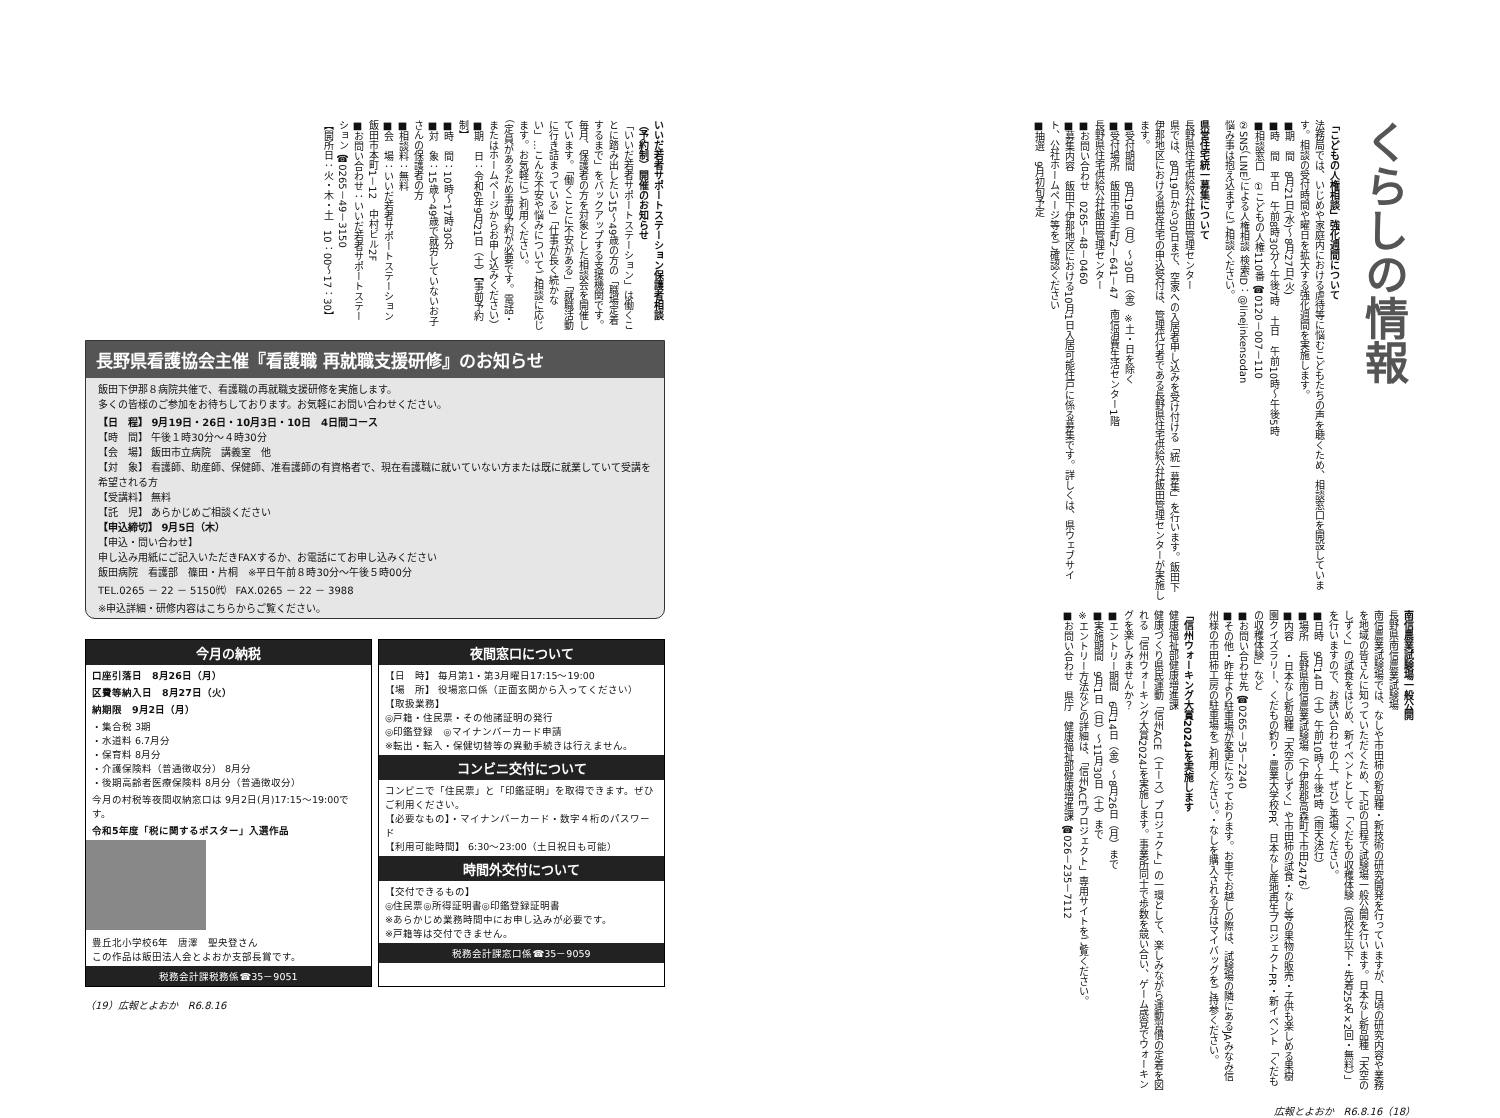いいだ若者サポートステーション保護者相談（予約制）開催のお知らせ
「いいだ若者サポートステーション」は働くことに踏み出したい15～49歳の方の「職場定着するまで」をバックアップする支援機関です。
毎月、保護者の方を対象とした相談会を開催しています。「働くことに不安がある」「就職活動に行き詰まっている」「仕事が長く続かない」…こんな不安や悩みについてご相談に応じます。お気軽にご利用ください。
（定員があるため事前予約が必要です。電話・またはホームページからお申し込みください）
■期　日：令和6年9月21日（土）【事前予約制】
■時　間：10時～17時30分
■対　象：15歳～49歳で就労していないお子さんの保護者の方
■相談料：無料
■会　場：いいだ若者サポートステーション 飯田市本町1－12　中村ビル2F
■お問い合わせ：いいだ若者サポートステーション ☎0265－49－3150
【開所日：火・木・土　10：00～17：30】
長野県看護協会主催『看護職 再就職支援研修』のお知らせ
飯田下伊那８病院共催で、看護職の再就職支援研修を実施します。
多くの皆様のご参加をお待ちしております。お気軽にお問い合わせください。
【日　程】 9月19日・26日・10月3日・10日　4日間コース
【時　間】 午後１時30分～４時30分
【会　場】 飯田市立病院　講義室　他
【対　象】 看護師、助産師、保健師、准看護師の有資格者で、現在看護職に就いていない方または既に就業していて受講を希望される方
【受講料】 無料
【託　児】 あらかじめご相談ください
【申込締切】 9月5日（木）
【申込・問い合わせ】
申し込み用紙にご記入いただきFAXするか、お電話にてお申し込みください
飯田病院　看護部　篠田・片桐　※平日午前８時30分～午後５時00分
TEL.0265 － 22 － 5150㈹　FAX.0265 － 22 － 3988
※申込詳細・研修内容はこちらからご覧ください。
今月の納税
口座引落日　8月26日（月）
区費等納入日　8月27日（火）
納期限　9月2日（月）
・集合税 3期
・水道料 6.7月分
・保育料 8月分
・介護保険料（普通徴収分） 8月分
・後期高齢者医療保険料 8月分（普通徴収分）
今月の村税等夜間収納窓口は 9月2日(月)17:15～19:00です。
令和5年度「税に関するポスター」入選作品
豊丘北小学校6年　唐澤　聖央登さん
この作品は飯田法人会とよおか支部長賞です。
税務会計課税務係☎35－9051
夜間窓口について
【日　時】 毎月第1・第3月曜日17:15～19:00
【場　所】 役場窓口係（正面玄関から入ってください）
【取扱業務】
◎戸籍・住民票・その他諸証明の発行
◎印鑑登録　◎マイナンバーカード申請
※転出・転入・保健切替等の異動手続きは行えません。
コンビニ交付について
コンビニで「住民票」と「印鑑証明」を取得できます。ぜひご利用ください。
【必要なもの】・マイナンバーカード・数字４桁のパスワード
【利用可能時間】 6:30～23:00（土日祝日も可能）
時間外交付について
【交付できるもの】
◎住民票◎所得証明書◎印鑑登録証明書
※あらかじめ業務時間中にお申し込みが必要です。
※戸籍等は交付できません。
税務会計課窓口係☎35－9059
（19）広報とよおか　R6.8.16
くらしの情報
「こどもの人権相談」強化週間について
法務局では、いじめや家庭内における虐待等に悩むこどもたちの声を聴くため、相談窓口を開設しています。相談の受付時間や曜日を拡大する強化週間を実施します。
■期　間　8月21日(水)～8月27日(火)
■時　間　平日　午前8時30分～午後7時　土日　午前10時～午後5時
■相談窓口　①こどもの人権110番 ☎0120－007－110
②SNS（LINE）による人権相談 検索ID：@linejinkensodan
悩み事は抱え込まずにご相談ください。
県営住宅統一募集について
長野県住宅供給公社飯田管理センター
県では、8月19日から30日まで、空家への入居者申し込みを受け付ける「統一募集」を行います。飯田下伊那地区における県営住宅の申込受付は、管理代行者である長野県住宅供給公社飯田管理センターが実施します。
■受付期間　8月19日（月）～30日（金）※土・日を除く
■受付場所　飯田市追手町2－641－47　南信消費生活センター1階
長野県住宅供給公社飯田管理センター
■お問い合わせ　0265－48－0460
■募集内容　飯田下伊那地区における10月1日入居可能住戸に係る募集です。詳しくは、県ウェブサイト、公社ホームページ等をご確認ください
■抽選　9月初旬予定
南信農業試験場一般公開
長野県南信農業試験場
南信農業試験場では、なしや市田柿の新品種・新技術の研究開発を行っていますが、日頃の研究内容や業務を地域の皆さんに知っていただくため、下記の日程で試験場一般公開を行います。日本なし新品種「天空のしずく」の試食をはじめ、新イベントとして「くだもの収穫体験（高校生以下・先着25名×2回・無料）」を行いますので、お誘い合わせの上、ぜひご来場ください。
■日時　9月14日（土）午前10時～午後1時（雨天決行）
■場所　長野県南信農業試験場（下伊那郡高森町下市田2476）
■内容　・日本なし新品種「天空のしずく」や市田柿の試食・なし等の果物の販売・子供も楽しめる果樹園クイズラリー、くだもの釣り・農業大学校PR、日本なし産地再生プロジェクトPR・新イベント「くだもの収穫体験」など
■お問い合わせ先 ☎0265－35－2240
■その他・昨年より駐車場が変更になっております。お車でお越しの際は、試験場の隣にあるJAみなみ信州様の市田柿工房の駐車場をご利用ください。・なしを購入される方はマイバッグをご持参ください。
「信州ウォーキング大賞2024」を実施します
健康福祉部健康増進課
健康づくり県民運動「信州ACE（エース）プロジェクト」の一環として、楽しみながら運動習慣の定着を図れる「信州ウォーキング大賞2024」を実施します。事業所同士で歩数を競い合い、ゲーム感覚でウォーキングを楽しみませんか？
■エントリー期間　6月14日（金）～8月26日（月）まで
■実施期間　9月1日（日）～11月30日（土）まで
※エントリー方法などの詳細は、「信州ACEプロジェクト」専用サイトをご覧ください。
■お問い合わせ　県庁　健康福祉部健康増進課 ☎026－235－7112
広報とよおか　R6.8.16（18）